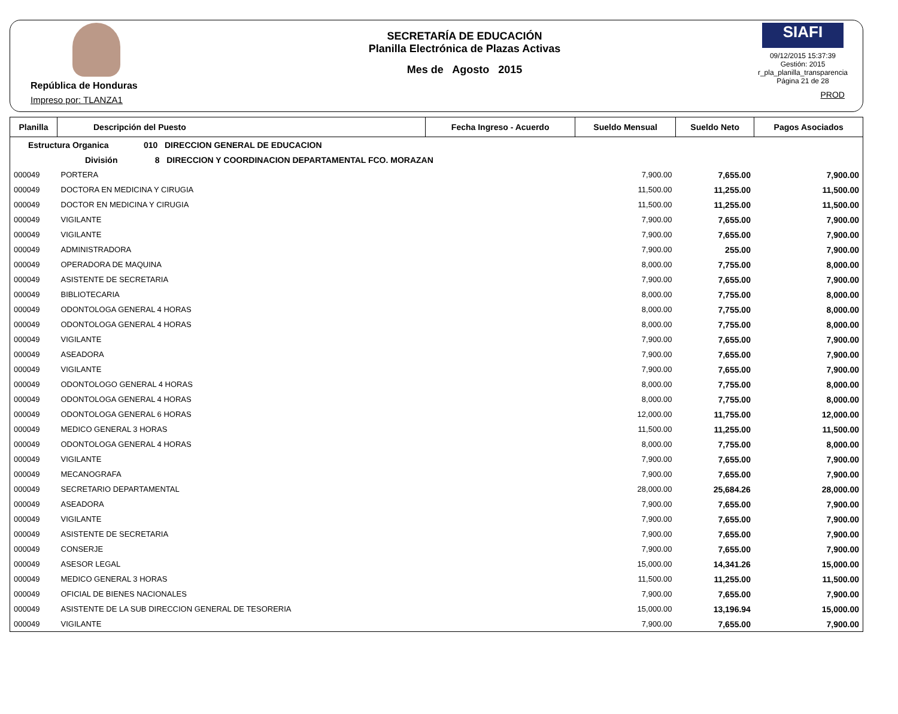República de Honduras
Impreso por: TLANZA1
SECRETARÍA DE EDUCACIÓN
Planilla Electrónica de Plazas Activas
Mes de Agosto 2015
SIAFI
09/12/2015 15:37:39
Gestión: 2015
r_pla_planilla_transparencia
Página 21 de 28
PROD
| Planilla | Descripción del Puesto | Fecha Ingreso - Acuerdo | Sueldo Mensual | Sueldo Neto | Pagos Asociados |
| --- | --- | --- | --- | --- | --- |
| Estructura Organica 010 DIRECCION GENERAL DE EDUCACION | | | | | |
| División 8 DIRECCION Y COORDINACION DEPARTAMENTAL FCO. MORAZAN | | | | | |
| 000049 | PORTERA | | 7,900.00 | 7,655.00 | 7,900.00 |
| 000049 | DOCTORA EN MEDICINA Y CIRUGIA | | 11,500.00 | 11,255.00 | 11,500.00 |
| 000049 | DOCTOR EN MEDICINA Y CIRUGIA | | 11,500.00 | 11,255.00 | 11,500.00 |
| 000049 | VIGILANTE | | 7,900.00 | 7,655.00 | 7,900.00 |
| 000049 | VIGILANTE | | 7,900.00 | 7,655.00 | 7,900.00 |
| 000049 | ADMINISTRADORA | | 7,900.00 | 255.00 | 7,900.00 |
| 000049 | OPERADORA DE MAQUINA | | 8,000.00 | 7,755.00 | 8,000.00 |
| 000049 | ASISTENTE DE SECRETARIA | | 7,900.00 | 7,655.00 | 7,900.00 |
| 000049 | BIBLIOTECARIA | | 8,000.00 | 7,755.00 | 8,000.00 |
| 000049 | ODONTOLOGA GENERAL 4 HORAS | | 8,000.00 | 7,755.00 | 8,000.00 |
| 000049 | ODONTOLOGA GENERAL 4 HORAS | | 8,000.00 | 7,755.00 | 8,000.00 |
| 000049 | VIGILANTE | | 7,900.00 | 7,655.00 | 7,900.00 |
| 000049 | ASEADORA | | 7,900.00 | 7,655.00 | 7,900.00 |
| 000049 | VIGILANTE | | 7,900.00 | 7,655.00 | 7,900.00 |
| 000049 | ODONTOLOGO GENERAL 4 HORAS | | 8,000.00 | 7,755.00 | 8,000.00 |
| 000049 | ODONTOLOGA GENERAL 4 HORAS | | 8,000.00 | 7,755.00 | 8,000.00 |
| 000049 | ODONTOLOGA GENERAL 6 HORAS | | 12,000.00 | 11,755.00 | 12,000.00 |
| 000049 | MEDICO GENERAL 3 HORAS | | 11,500.00 | 11,255.00 | 11,500.00 |
| 000049 | ODONTOLOGA GENERAL 4 HORAS | | 8,000.00 | 7,755.00 | 8,000.00 |
| 000049 | VIGILANTE | | 7,900.00 | 7,655.00 | 7,900.00 |
| 000049 | MECANOGRAFA | | 7,900.00 | 7,655.00 | 7,900.00 |
| 000049 | SECRETARIO DEPARTAMENTAL | | 28,000.00 | 25,684.26 | 28,000.00 |
| 000049 | ASEADORA | | 7,900.00 | 7,655.00 | 7,900.00 |
| 000049 | VIGILANTE | | 7,900.00 | 7,655.00 | 7,900.00 |
| 000049 | ASISTENTE DE SECRETARIA | | 7,900.00 | 7,655.00 | 7,900.00 |
| 000049 | CONSERJE | | 7,900.00 | 7,655.00 | 7,900.00 |
| 000049 | ASESOR LEGAL | | 15,000.00 | 14,341.26 | 15,000.00 |
| 000049 | MEDICO GENERAL 3 HORAS | | 11,500.00 | 11,255.00 | 11,500.00 |
| 000049 | OFICIAL DE BIENES NACIONALES | | 7,900.00 | 7,655.00 | 7,900.00 |
| 000049 | ASISTENTE DE LA SUB DIRECCION GENERAL DE TESORERIA | | 15,000.00 | 13,196.94 | 15,000.00 |
| 000049 | VIGILANTE | | 7,900.00 | 7,655.00 | 7,900.00 |